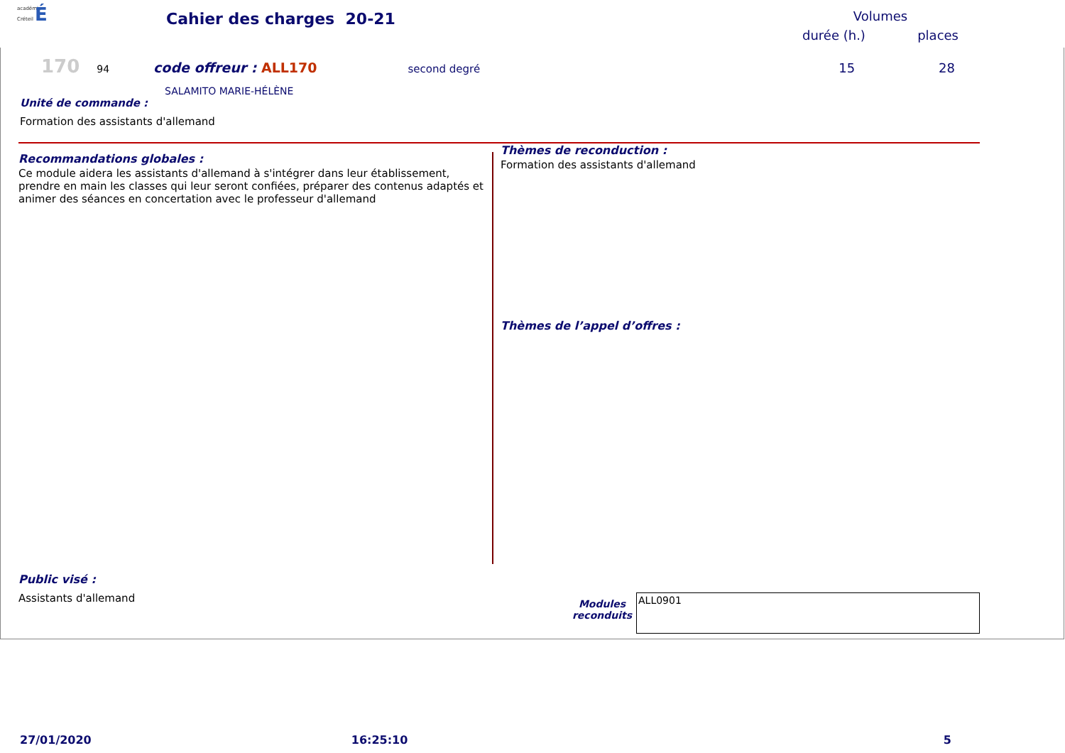académie
Créteil É
Cahier des charges 20-21
Volumes
durée (h.) places
170 94 code offreur : ALL170 second degré 15 28
SALAMITO MARIE-HÉLÈNE
Unité de commande :
Formation des assistants d'allemand
Recommandations globales :
Ce module aidera les assistants d'allemand à s'intégrer dans leur établissement, prendre en main les classes qui leur seront confiées, préparer des contenus adaptés et animer des séances en concertation avec le professeur d'allemand
Public visé :
Assistants d'allemand
Thèmes de reconduction :
Formation des assistants d'allemand
Thèmes de l’appel d’offres :
Modules reconduits
ALL0901
27/01/2020 16:25:10 5